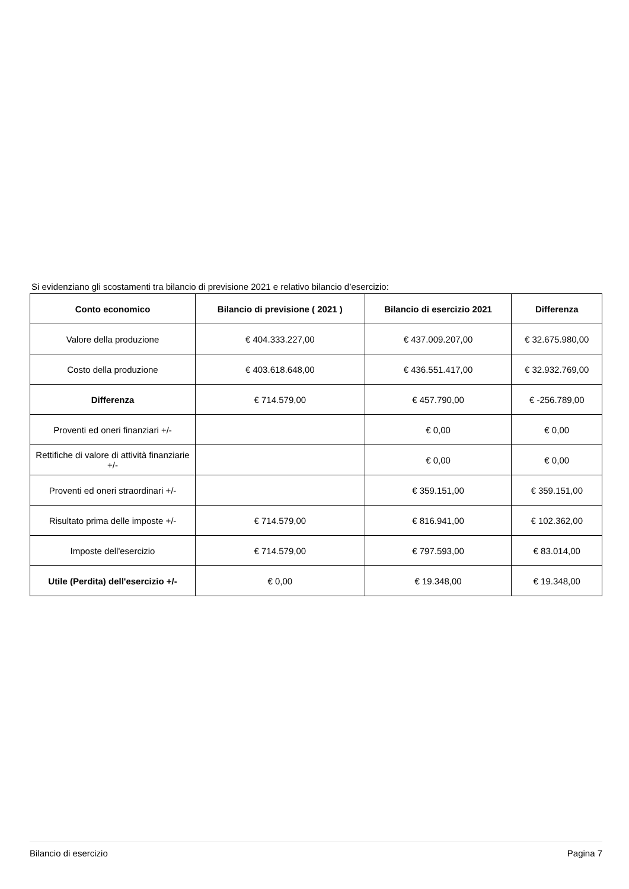Si evidenziano gli scostamenti tra bilancio di previsione 2021 e relativo bilancio d’esercizio:
| Conto economico | Bilancio di previsione ( 2021 ) | Bilancio di esercizio 2021 | Differenza |
| --- | --- | --- | --- |
| Valore della produzione | € 404.333.227,00 | € 437.009.207,00 | € 32.675.980,00 |
| Costo della produzione | € 403.618.648,00 | € 436.551.417,00 | € 32.932.769,00 |
| Differenza | € 714.579,00 | € 457.790,00 | € -256.789,00 |
| Proventi ed oneri finanziari +/- | | € 0,00 | € 0,00 |
| Rettifiche di valore di attività finanziarie +/- | | € 0,00 | € 0,00 |
| Proventi ed oneri straordinari +/- | | € 359.151,00 | € 359.151,00 |
| Risultato prima delle imposte +/- | € 714.579,00 | € 816.941,00 | € 102.362,00 |
| Imposte dell'esercizio | € 714.579,00 | € 797.593,00 | € 83.014,00 |
| Utile (Perdita) dell'esercizio +/- | € 0,00 | € 19.348,00 | € 19.348,00 |
Bilancio di esercizio Pagina 7